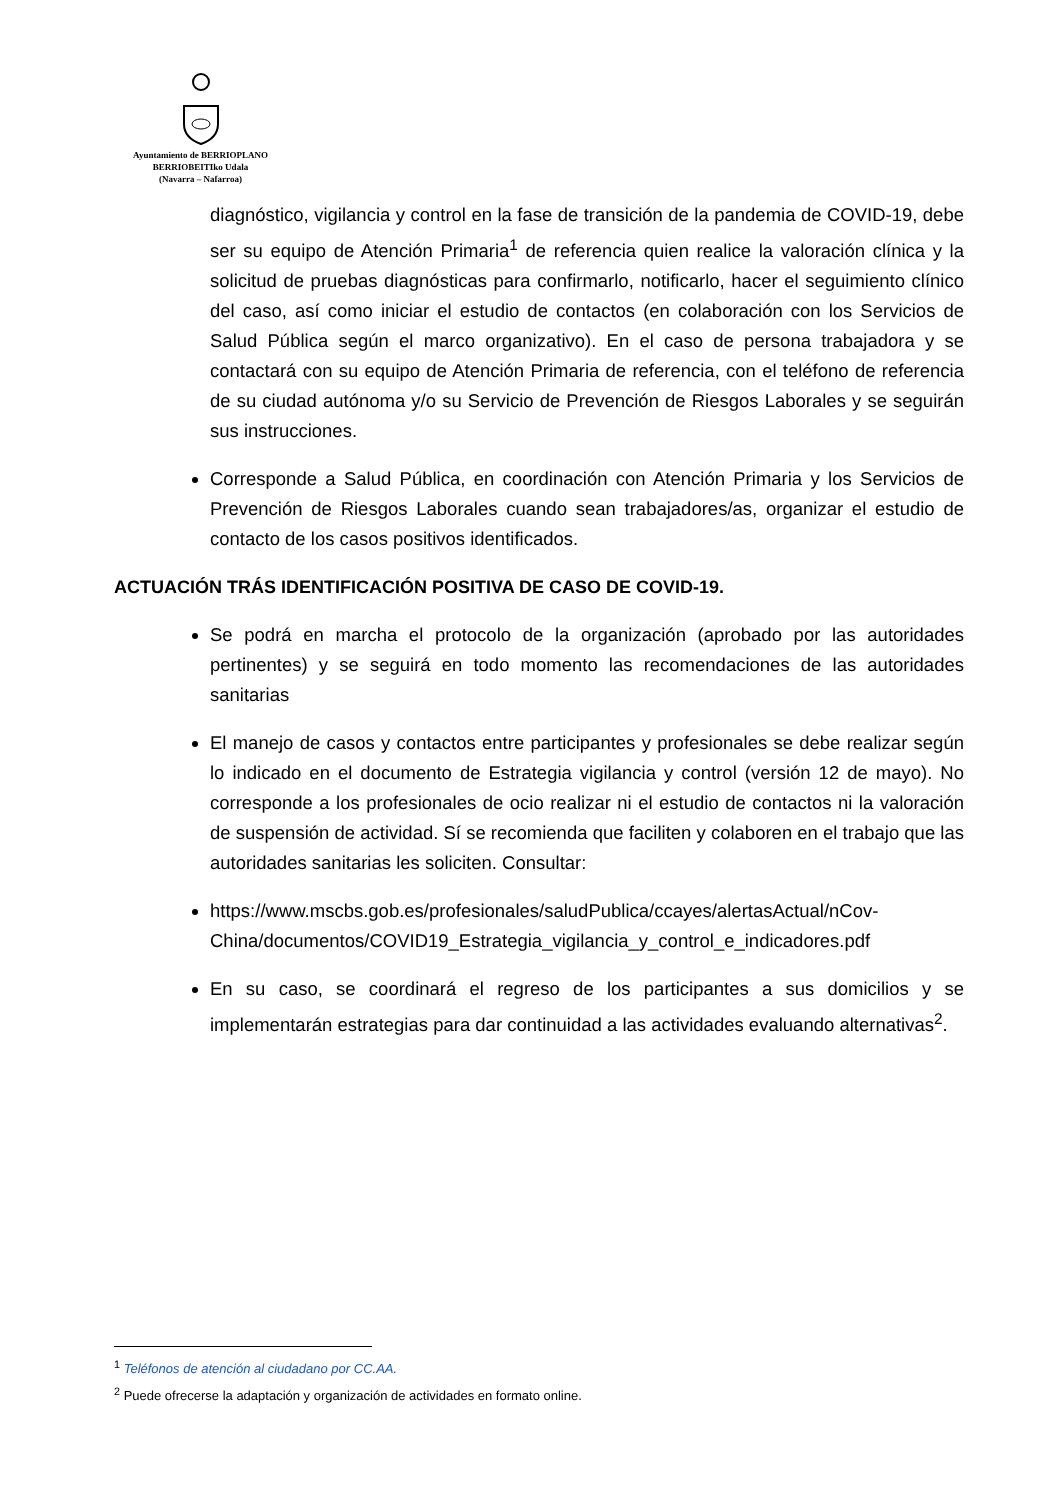Ayuntamiento de BERRIOPLANO
BERRIOBEITIko Udala
(Navarra – Nafarroa)
diagnóstico, vigilancia y control en la fase de transición de la pandemia de COVID-19, debe ser su equipo de Atención Primaria<sup>1</sup> de referencia quien realice la valoración clínica y la solicitud de pruebas diagnósticas para confirmarlo, notificarlo, hacer el seguimiento clínico del caso, así como iniciar el estudio de contactos (en colaboración con los Servicios de Salud Pública según el marco organizativo). En el caso de persona trabajadora y se contactará con su equipo de Atención Primaria de referencia, con el teléfono de referencia de su ciudad autónoma y/o su Servicio de Prevención de Riesgos Laborales y se seguirán sus instrucciones.
Corresponde a Salud Pública, en coordinación con Atención Primaria y los Servicios de Prevención de Riesgos Laborales cuando sean trabajadores/as, organizar el estudio de contacto de los casos positivos identificados.
ACTUACIÓN TRÁS IDENTIFICACIÓN POSITIVA DE CASO DE COVID-19.
Se podrá en marcha el protocolo de la organización (aprobado por las autoridades pertinentes) y se seguirá en todo momento las recomendaciones de las autoridades sanitarias
El manejo de casos y contactos entre participantes y profesionales se debe realizar según lo indicado en el documento de Estrategia vigilancia y control (versión 12 de mayo). No corresponde a los profesionales de ocio realizar ni el estudio de contactos ni la valoración de suspensión de actividad. Sí se recomienda que faciliten y colaboren en el trabajo que las autoridades sanitarias les soliciten. Consultar:
https://www.mscbs.gob.es/profesionales/saludPublica/ccayes/alertasActual/nCov-China/documentos/COVID19_Estrategia_vigilancia_y_control_e_indicadores.pdf
En su caso, se coordinará el regreso de los participantes a sus domicilios y se implementarán estrategias para dar continuidad a las actividades evaluando alternativas<sup>2</sup>.
<sup>1</sup> Teléfonos de atención al ciudadano por CC.AA.
<sup>2</sup> Puede ofrecerse la adaptación y organización de actividades en formato online.